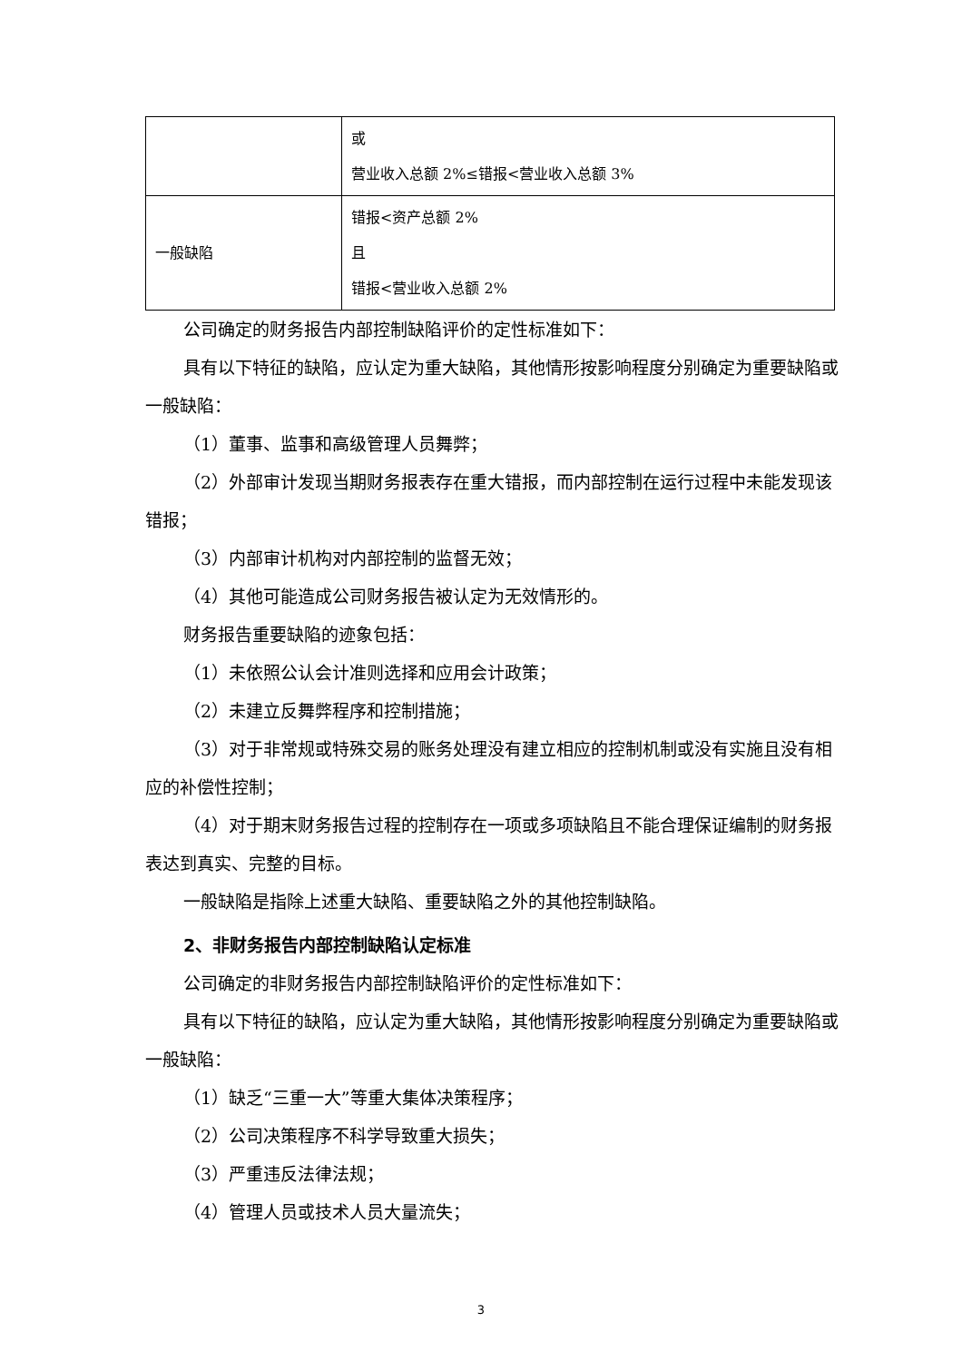| | 或 营业收入总额 2%≤错报<营业收入总额 3% |
| 一般缺陷 | 错报<资产总额 2% 且 错报<营业收入总额 2% |
公司确定的财务报告内部控制缺陷评价的定性标准如下：
具有以下特征的缺陷，应认定为重大缺陷，其他情形按影响程度分别确定为重要缺陷或一般缺陷：
（1）董事、监事和高级管理人员舞弊；
（2）外部审计发现当期财务报表存在重大错报，而内部控制在运行过程中未能发现该错报；
（3）内部审计机构对内部控制的监督无效；
（4）其他可能造成公司财务报告被认定为无效情形的。
财务报告重要缺陷的迹象包括：
（1）未依照公认会计准则选择和应用会计政策；
（2）未建立反舞弊程序和控制措施；
（3）对于非常规或特殊交易的账务处理没有建立相应的控制机制或没有实施且没有相应的补偿性控制；
（4）对于期末财务报告过程的控制存在一项或多项缺陷且不能合理保证编制的财务报表达到真实、完整的目标。
一般缺陷是指除上述重大缺陷、重要缺陷之外的其他控制缺陷。
2、非财务报告内部控制缺陷认定标准
公司确定的非财务报告内部控制缺陷评价的定性标准如下：
具有以下特征的缺陷，应认定为重大缺陷，其他情形按影响程度分别确定为重要缺陷或一般缺陷：
（1）缺乏“三重一大”等重大集体决策程序；
（2）公司决策程序不科学导致重大损失；
（3）严重违反法律法规；
（4）管理人员或技术人员大量流失；
3